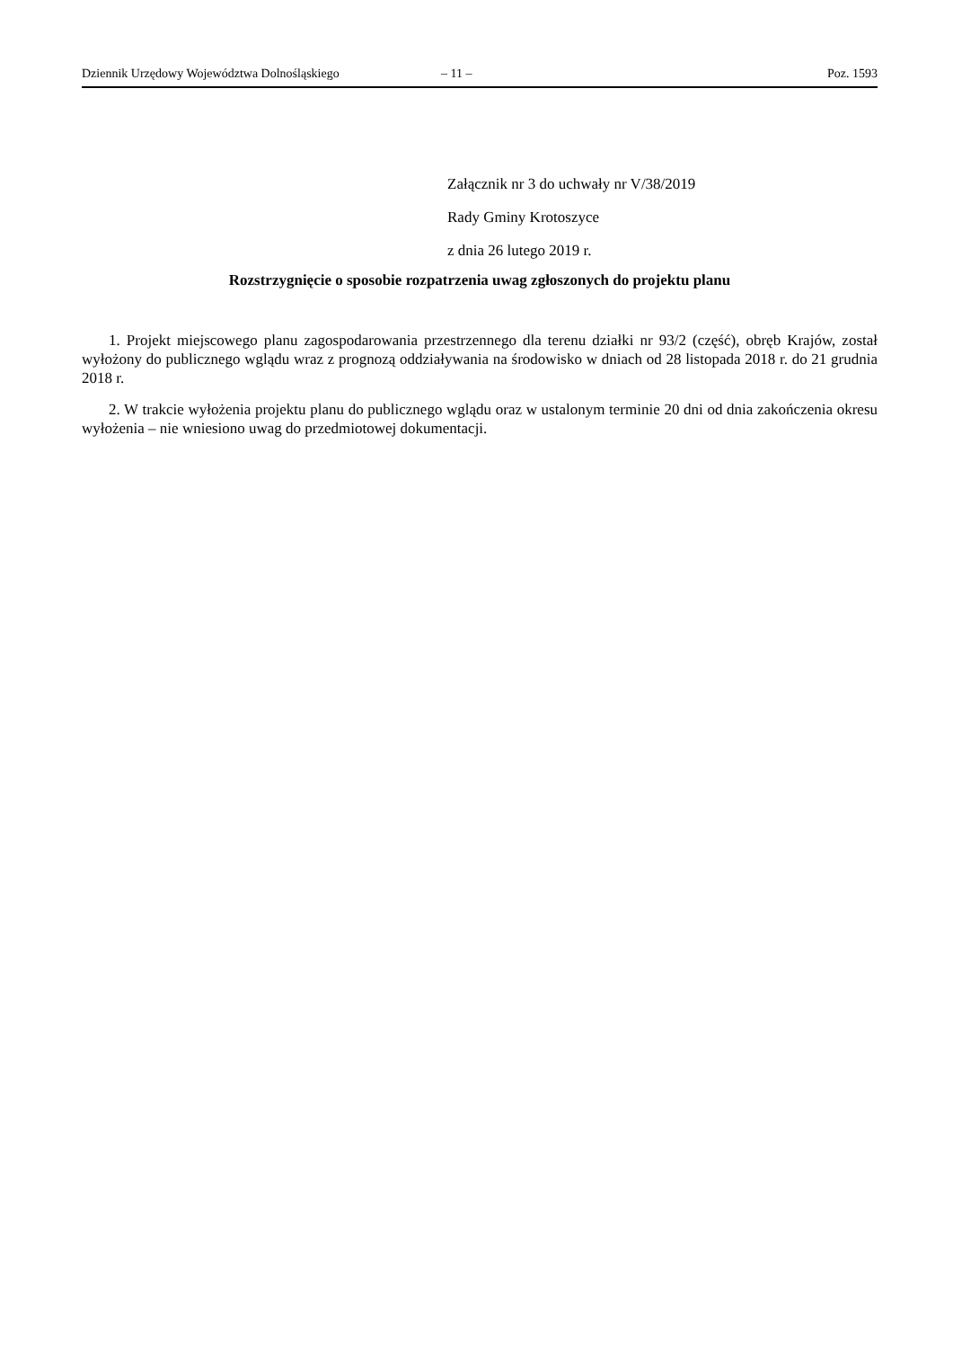Dziennik Urzędowy Województwa Dolnośląskiego – 11 – Poz. 1593
Załącznik nr 3 do uchwały nr V/38/2019
Rady Gminy Krotoszyce
z dnia 26 lutego 2019 r.
Rozstrzygnięcie o sposobie rozpatrzenia uwag zgłoszonych do projektu planu
1. Projekt miejscowego planu zagospodarowania przestrzennego dla terenu działki nr 93/2 (część), obręb Krajów, został wyłożony do publicznego wglądu wraz z prognozą oddziaływania na środowisko w dniach od 28 listopada 2018 r. do 21 grudnia 2018 r.
2. W trakcie wyłożenia projektu planu do publicznego wglądu oraz w ustalonym terminie 20 dni od dnia zakończenia okresu wyłożenia – nie wniesiono uwag do przedmiotowej dokumentacji.